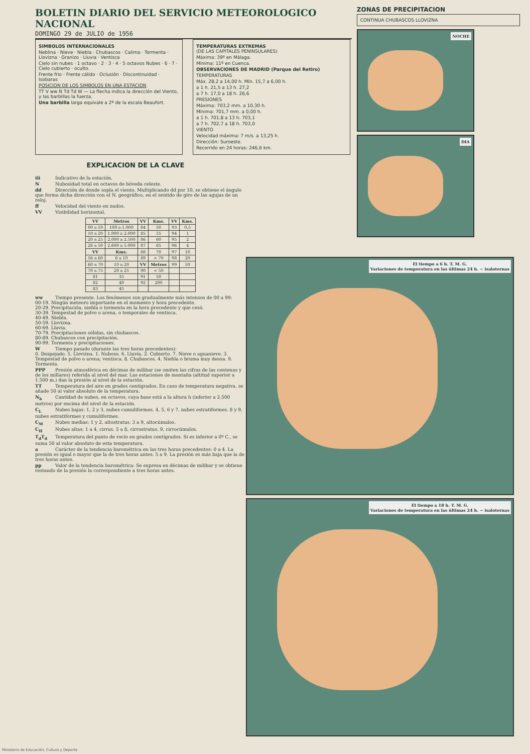BOLETIN DIARIO DEL SERVICIO METEOROLOGICO NACIONAL
DOMINGO 29 de JULIO de 1956
SIMBOLOS INTERNACIONALES
Neblina · Nieve · Niebla · Chubascos · Calima · Tormenta · Llovizna · Granizo · Lluvia · Ventisca
Cielo sin nubes · 1 octavo · 2 · 3 · 4 · 5 octavos Nubes · 6 · 7 · Cielo cubierto · oculto.
Frente frio · Frente cálido · Oclusión · Discontinuidad · Isobaras
POSICION DE LOS SIMBOLOS EN UNA ESTACION
TT V ww N Td Td W — La flecha indica la dirección del Viento, y las barbillas la fuerza.
Una barbilla larga equivale a 2º de la escala Beaufort.
TEMPERATURAS EXTREMAS
(DE LAS CAPITALES PENINSULARES)
Máxima: 39º en Málaga.
Mínima: 11º en Cuenca.
OBSERVACIONES DE MADRID (Parque del Retiro)
TEMPERATURAS
Máx. 28,2 a 14,00 h. Mín. 15,7 a 6,00 h.
a 1 h. 21,5 a 13 h. 27,2
a 7 h. 17,0 a 18 h. 26,6
PRESIONES
Máxima: 703,2 mm. a 10,30 h.
Mínima: 701,7 mm. a 0,00 h.
a 1 h. 701,8 a 13 h. 703,1
a 7 h. 702,7 a 18 h. 703,0
VIENTO
Velocidad máxima: 7 m/s. a 13,25 h.
Dirección: Suroeste.
Recorrido en 24 horas: 246,6 km.
EXPLICACION DE LA CLAVE
iii Indicativo de la estación.
N Nubosidad total en octavos de bóveda celeste.
dd Dirección de donde sopla el viento. Multiplicando dd por 10, se obtiene el ángulo que forma dicha dirección con el N. geográfico, en el sentido de giro de las agujas de un reloj.
ff Velocidad del viento en nudos.
VV Visibilidad horizontal.
| VV | Metros | VV | Kms. | VV | Kms. |
| --- | --- | --- | --- | --- | --- |
| 00 a 10 | 100 a 1.000 | 84 | 50 | 93 | 0,5 |
| 10 a 20 | 1.000 a 2.000 | 85 | 55 | 94 | 1 |
| 20 a 25 | 2.000 a 2.500 | 86 | 60 | 95 | 2 |
| 26 a 50 | 2.600 a 5.000 | 87 | 65 | 96 | 4 |
| VV | Kms. | 88 | 70 | 97 | 10 |
| 56 a 60 | 6 a 10 | 89 | > 70 | 98 | 20 |
| 60 a 70 | 10 a 20 | VV | Metros | 99 | 50 |
| 70 a 75 | 20 a 25 | 90 | < 50 | | |
| 81 | 35 | 91 | 50 | | |
| 82 | 40 | 92 | 200 | | |
| 83 | 45 | | | | |
ww Tiempo presente. Los fenómenos son gradualmente más intensos de 00 a 99:
00-19. Ningún meteoro importante en el momento y hora precedente.
20-29. Precipitación, niebla o tormenta en la hora precedente y que cesó.
30-39. Tempestad de polvo o arena, o temporales de ventisca.
40-49. Niebla.
50-59. Llovizna.
60-69. Lluvia.
70-79. Precipitaciones sólidas, sin chubascos.
80-89. Chubascos con precipitación.
90-99. Tormenta y precipitaciones.
W Tiempo pasado (durante las tres horas precedentes):
0. Despejado. 5. Llovizna. 1. Nuboso. 6. Lluvia. 2. Cubierto. 7. Nieve o aguanieve. 3. Tempestad de polvo o arena; ventisca. 8. Chubascos. 4. Niebla o bruma muy densa. 9. Tormenta.
PPP Presión atmosférica en décimas de milibar (se omiten las cifras de las centenas y de los millares) referida al nivel del mar. Las estaciones de montaña (altitud superior a 1.500 m.) dan la presión al nivel de la estación.
TT Temperatura del aire en grados centígrados. En caso de temperatura negativa, se añade 50 al valor absoluto de la temperatura.
N<sub>h</sub> Cantidad de nubes, en octavos, cuya base está a la altura h (inferior a 2.500 metros) por encima del nivel de la estación.
C<sub>L</sub> Nubes bajas: 1, 2 y 3, nubes cumuliformes. 4, 5, 6 y 7, nubes estratiformes. 8 y 9, nubes estratiformes y cumuliformes.
C<sub>M</sub> Nubes medias: 1 y 2, altostratus. 3 a 9, altocúmulos.
C<sub>H</sub> Nubes altas: 1 a 4, cirrus. 5 a 8, cirrostratus. 9, cirrocúmulos.
T<sub>d</sub>T<sub>d</sub> Temperatura del punto de rocío en grados centígrados. Si es inferior a 0º C., se suma 50 al valor absoluto de esta temperatura.
a Carácter de la tendencia barométrica en las tres horas precedentes: 0 a 4. La presión es igual o mayor que la de tres horas antes. 5 a 9. La presión es más baja que la de tres horas antes.
pp Valor de la tendencia barométrica: Se expresa en décimas de milibar y se obtiene restando de la presión la correspondiente a tres horas antes.
ZONAS DE PRECIPITACION
CONTINUA CHUBASCOS LLOVIZNA
NOCHE
DIA
El tiempo a 6 h. T. M. G.
Variaciones de temperatura en las últimas 24 h. ~ isaloternas
El tiempo a 18 h. T. M. G.
Variaciones de temperatura en las últimas 24 h. ~ isaloternas
Ministerio de Educación, Cultura y Deporte